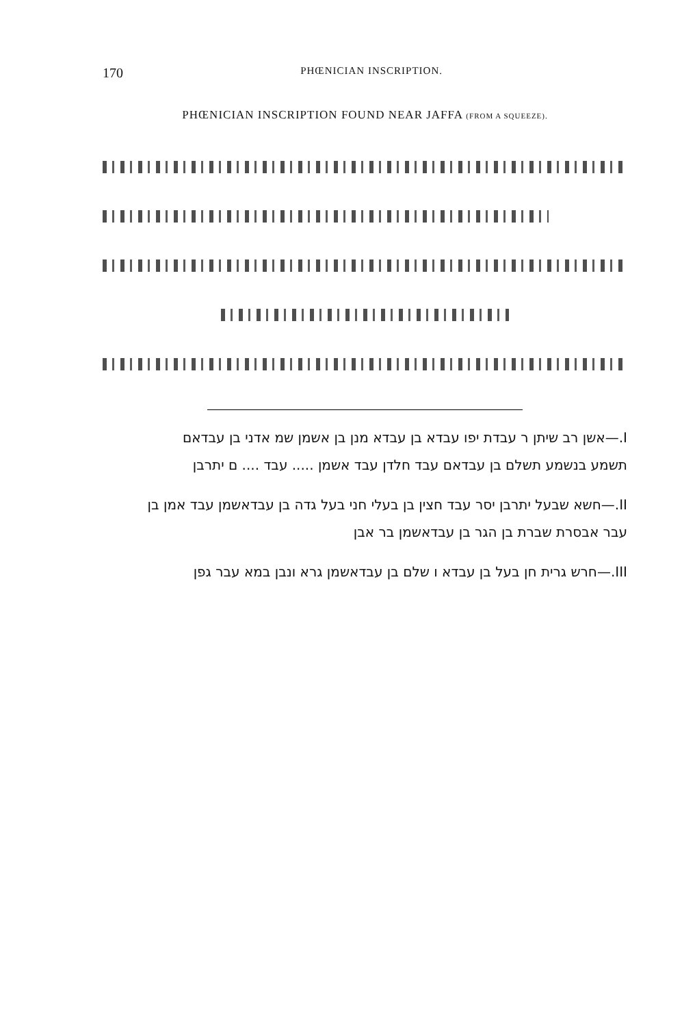170 PHŒNICIAN INSCRIPTION.
PHŒNICIAN INSCRIPTION FOUND NEAR JAFFA (FROM A SQUEEZE).
I.—אשן רב שיתן ר עבדת יפו עבדא בן עבדא מנן בן אשמן שמ אדני בן עבדאם
תשמע בנשמע תשלם בן עבדאם עבד חלדן עבד אשמן ..... עבד .... ם יתרבן
II.—חשא שבעל יתרבן יסר עבד חצין בן בעלי חני בעל גדה בן עבדאשמן עבד אמן בן
עבר אבסרת שברת בן הגר בן עבדאשמן בר אבן
III.—חרש גרית חן בעל בן עבדא ו שלם בן עבדאשמן גרא ונבן במא עבר גפן